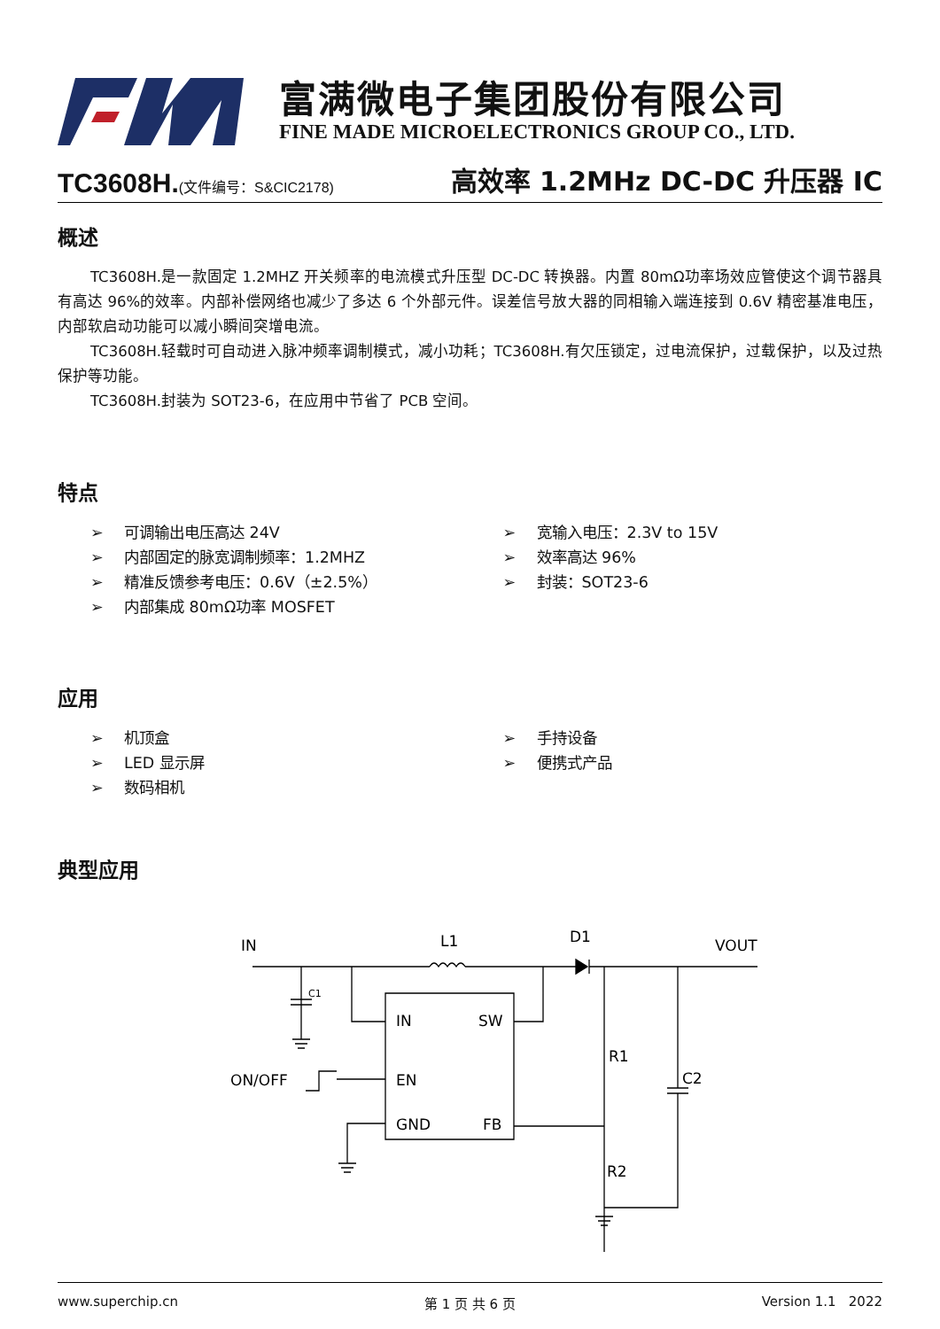富满微电子集团股份有限公司
FINE MADE MICROELECTRONICS GROUP CO., LTD.
TC3608H.(文件编号：S&CIC2178)
高效率 1.2MHz DC-DC 升压器 IC
概述
TC3608H.是一款固定 1.2MHZ 开关频率的电流模式升压型 DC-DC 转换器。内置 80mΩ功率场效应管使这个调节器具有高达 96%的效率。内部补偿网络也减少了多达 6 个外部元件。误差信号放大器的同相输入端连接到 0.6V 精密基准电压，内部软启动功能可以减小瞬间突增电流。
TC3608H.轻载时可自动进入脉冲频率调制模式，减小功耗；TC3608H.有欠压锁定，过电流保护，过载保护，以及过热保护等功能。
TC3608H.封装为 SOT23-6，在应用中节省了 PCB 空间。
特点
➢ 可调输出电压高达 24V
➢ 内部固定的脉宽调制频率：1.2MHZ
➢ 精准反馈参考电压：0.6V（±2.5%）
➢ 内部集成 80mΩ功率 MOSFET
➢ 宽输入电压：2.3V to 15V
➢ 效率高达 96%
➢ 封装：SOT23-6
应用
➢ 机顶盒
➢ LED 显示屏
➢ 数码相机
➢ 手持设备
➢ 便携式产品
典型应用
IN
L1
D1
VOUT
C1
IN
SW
ON/OFF
EN
GND
FB
R1
C2
R2
www.superchip.cn 第 1 页 共 6 页 Version 1.1 2022